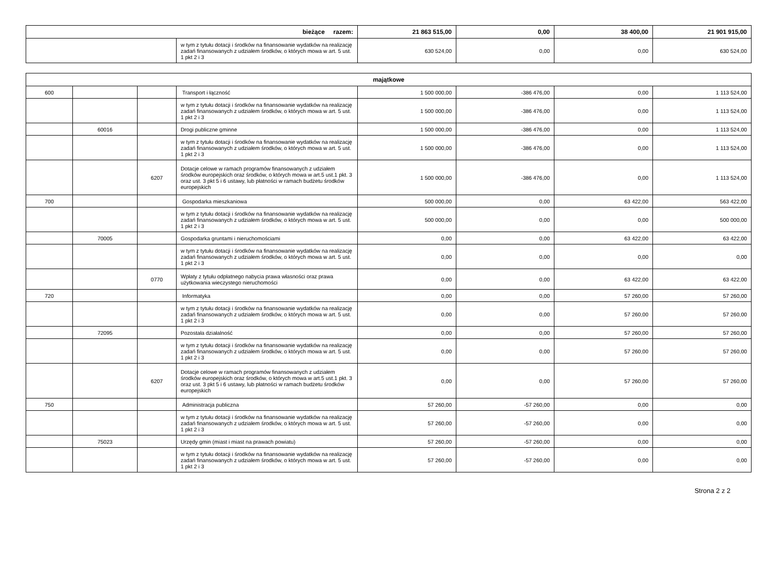| bieżące razem: | | 21 863 515,00 | 0,00 | 38 400,00 | 21 901 915,00 |
| | w tym z tytułu dotacji i środków na finansowanie wydatków na realizację zadań finansowanych z udziałem środków, o których mowa w art. 5 ust. 1 pkt 2 i 3 | 630 524,00 | 0,00 | 0,00 | 630 524,00 |
| majątkowe | | | | | | | |
| --- | --- | --- | --- | --- | --- | --- | --- |
| 600 | | | Transport i łączność | 1 500 000,00 | -386 476,00 | 0,00 | 1 113 524,00 |
| | | | w tym z tytułu dotacji i środków na finansowanie wydatków na realizację zadań finansowanych z udziałem środków, o których mowa w art. 5 ust. 1 pkt 2 i 3 | 1 500 000,00 | -386 476,00 | 0,00 | 1 113 524,00 |
| | 60016 | | Drogi publiczne gminne | 1 500 000,00 | -386 476,00 | 0,00 | 1 113 524,00 |
| | | | w tym z tytułu dotacji i środków na finansowanie wydatków na realizację zadań finansowanych z udziałem środków, o których mowa w art. 5 ust. 1 pkt 2 i 3 | 1 500 000,00 | -386 476,00 | 0,00 | 1 113 524,00 |
| | | 6207 | Dotacje celowe w ramach programów finansowanych z udziałem środków europejskich oraz środków, o których mowa w art.5 ust.1 pkt. 3 oraz ust. 3 pkt 5 i 6 ustawy, lub płatności w ramach budżetu środków europejskich | 1 500 000,00 | -386 476,00 | 0,00 | 1 113 524,00 |
| 700 | | | Gospodarka mieszkaniowa | 500 000,00 | 0,00 | 63 422,00 | 563 422,00 |
| | | | w tym z tytułu dotacji i środków na finansowanie wydatków na realizację zadań finansowanych z udziałem środków, o których mowa w art. 5 ust. 1 pkt 2 i 3 | 500 000,00 | 0,00 | 0,00 | 500 000,00 |
| | 70005 | | Gospodarka gruntami i nieruchomościami | 0,00 | 0,00 | 63 422,00 | 63 422,00 |
| | | | w tym z tytułu dotacji i środków na finansowanie wydatków na realizację zadań finansowanych z udziałem środków, o których mowa w art. 5 ust. 1 pkt 2 i 3 | 0,00 | 0,00 | 0,00 | 0,00 |
| | | 0770 | Wpłaty z tytułu odpłatnego nabycia prawa własności oraz prawa użytkowania wieczystego nieruchomości | 0,00 | 0,00 | 63 422,00 | 63 422,00 |
| 720 | | | Informatyka | 0,00 | 0,00 | 57 260,00 | 57 260,00 |
| | | | w tym z tytułu dotacji i środków na finansowanie wydatków na realizację zadań finansowanych z udziałem środków, o których mowa w art. 5 ust. 1 pkt 2 i 3 | 0,00 | 0,00 | 57 260,00 | 57 260,00 |
| | 72095 | | Pozostała działalność | 0,00 | 0,00 | 57 260,00 | 57 260,00 |
| | | | w tym z tytułu dotacji i środków na finansowanie wydatków na realizację zadań finansowanych z udziałem środków, o których mowa w art. 5 ust. 1 pkt 2 i 3 | 0,00 | 0,00 | 57 260,00 | 57 260,00 |
| | | 6207 | Dotacje celowe w ramach programów finansowanych z udziałem środków europejskich oraz środków, o których mowa w art.5 ust.1 pkt. 3 oraz ust. 3 pkt 5 i 6 ustawy, lub płatności w ramach budżetu środków europejskich | 0,00 | 0,00 | 57 260,00 | 57 260,00 |
| 750 | | | Administracja publiczna | 57 260,00 | -57 260,00 | 0,00 | 0,00 |
| | | | w tym z tytułu dotacji i środków na finansowanie wydatków na realizację zadań finansowanych z udziałem środków, o których mowa w art. 5 ust. 1 pkt 2 i 3 | 57 260,00 | -57 260,00 | 0,00 | 0,00 |
| | 75023 | | Urzędy gmin (miast i miast na prawach powiatu) | 57 260,00 | -57 260,00 | 0,00 | 0,00 |
| | | | w tym z tytułu dotacji i środków na finansowanie wydatków na realizację zadań finansowanych z udziałem środków, o których mowa w art. 5 ust. 1 pkt 2 i 3 | 57 260,00 | -57 260,00 | 0,00 | 0,00 |
Strona 2 z 2